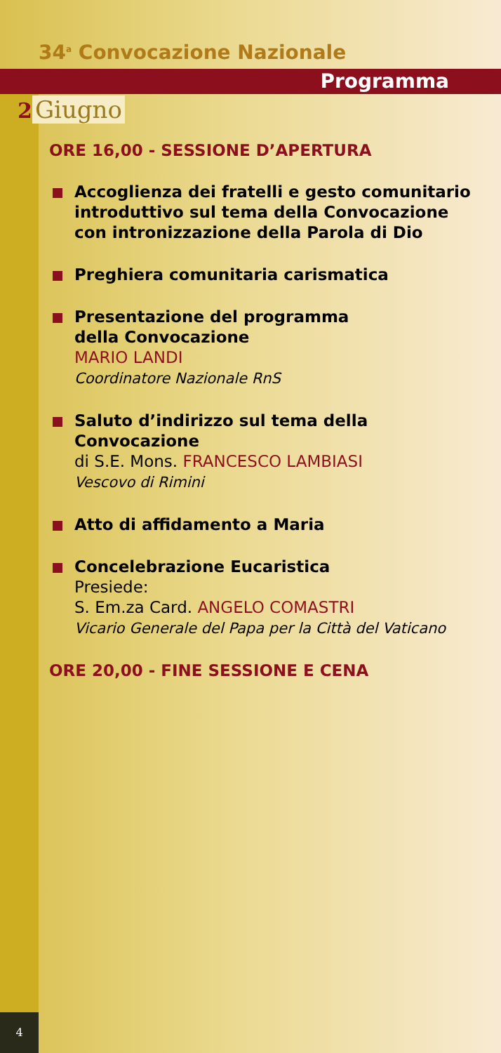34<sup>a</sup> Convocazione Nazionale
Programma
2 Giugno
ORE 16,00 - SESSIONE D’APERTURA
Accoglienza dei fratelli e gesto comunitario introduttivo sul tema della Convocazione con intronizzazione della Parola di Dio
Preghiera comunitaria carismatica
Presentazione del programma
della Convocazione
MARIO LANDI
Coordinatore Nazionale RnS
Saluto d’indirizzo sul tema della Convocazione
di S.E. Mons. FRANCESCO LAMBIASI
Vescovo di Rimini
Atto di affidamento a Maria
Concelebrazione Eucaristica
Presiede:
S. Em.za Card. ANGELO COMASTRI
Vicario Generale del Papa per la Città del Vaticano
ORE 20,00 - FINE SESSIONE E CENA
4